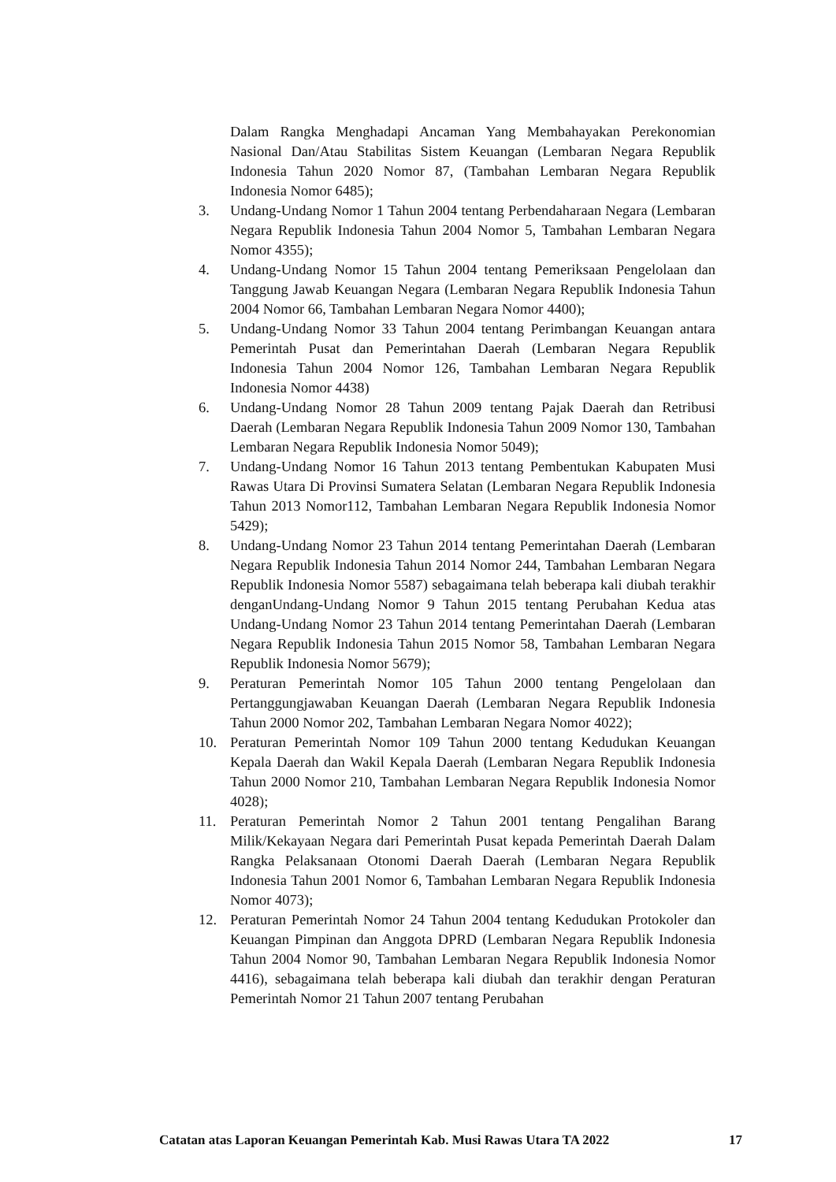Dalam Rangka Menghadapi Ancaman Yang Membahayakan Perekonomian Nasional Dan/Atau Stabilitas Sistem Keuangan (Lembaran Negara Republik Indonesia Tahun 2020 Nomor 87, (Tambahan Lembaran Negara Republik Indonesia Nomor 6485);
3. Undang-Undang Nomor 1 Tahun 2004 tentang Perbendaharaan Negara (Lembaran Negara Republik Indonesia Tahun 2004 Nomor 5, Tambahan Lembaran Negara Nomor 4355);
4. Undang-Undang Nomor 15 Tahun 2004 tentang Pemeriksaan Pengelolaan dan Tanggung Jawab Keuangan Negara (Lembaran Negara Republik Indonesia Tahun 2004 Nomor 66, Tambahan Lembaran Negara Nomor 4400);
5. Undang-Undang Nomor 33 Tahun 2004 tentang Perimbangan Keuangan antara Pemerintah Pusat dan Pemerintahan Daerah (Lembaran Negara Republik Indonesia Tahun 2004 Nomor 126, Tambahan Lembaran Negara Republik Indonesia Nomor 4438)
6. Undang-Undang Nomor 28 Tahun 2009 tentang Pajak Daerah dan Retribusi Daerah (Lembaran Negara Republik Indonesia Tahun 2009 Nomor 130, Tambahan Lembaran Negara Republik Indonesia Nomor 5049);
7. Undang-Undang Nomor 16 Tahun 2013 tentang Pembentukan Kabupaten Musi Rawas Utara Di Provinsi Sumatera Selatan (Lembaran Negara Republik Indonesia Tahun 2013 Nomor112, Tambahan Lembaran Negara Republik Indonesia Nomor 5429);
8. Undang-Undang Nomor 23 Tahun 2014 tentang Pemerintahan Daerah (Lembaran Negara Republik Indonesia Tahun 2014 Nomor 244, Tambahan Lembaran Negara Republik Indonesia Nomor 5587) sebagaimana telah beberapa kali diubah terakhir denganUndang-Undang Nomor 9 Tahun 2015 tentang Perubahan Kedua atas Undang-Undang Nomor 23 Tahun 2014 tentang Pemerintahan Daerah (Lembaran Negara Republik Indonesia Tahun 2015 Nomor 58, Tambahan Lembaran Negara Republik Indonesia Nomor 5679);
9. Peraturan Pemerintah Nomor 105 Tahun 2000 tentang Pengelolaan dan Pertanggungjawaban Keuangan Daerah (Lembaran Negara Republik Indonesia Tahun 2000 Nomor 202, Tambahan Lembaran Negara Nomor 4022);
10. Peraturan Pemerintah Nomor 109 Tahun 2000 tentang Kedudukan Keuangan Kepala Daerah dan Wakil Kepala Daerah (Lembaran Negara Republik Indonesia Tahun 2000 Nomor 210, Tambahan Lembaran Negara Republik Indonesia Nomor 4028);
11. Peraturan Pemerintah Nomor 2 Tahun 2001 tentang Pengalihan Barang Milik/Kekayaan Negara dari Pemerintah Pusat kepada Pemerintah Daerah Dalam Rangka Pelaksanaan Otonomi Daerah Daerah (Lembaran Negara Republik Indonesia Tahun 2001 Nomor 6, Tambahan Lembaran Negara Republik Indonesia Nomor 4073);
12. Peraturan Pemerintah Nomor 24 Tahun 2004 tentang Kedudukan Protokoler dan Keuangan Pimpinan dan Anggota DPRD (Lembaran Negara Republik Indonesia Tahun 2004 Nomor 90, Tambahan Lembaran Negara Republik Indonesia Nomor 4416), sebagaimana telah beberapa kali diubah dan terakhir dengan Peraturan Pemerintah Nomor 21 Tahun 2007 tentang Perubahan
Catatan atas Laporan Keuangan Pemerintah Kab. Musi Rawas Utara TA 2022 17